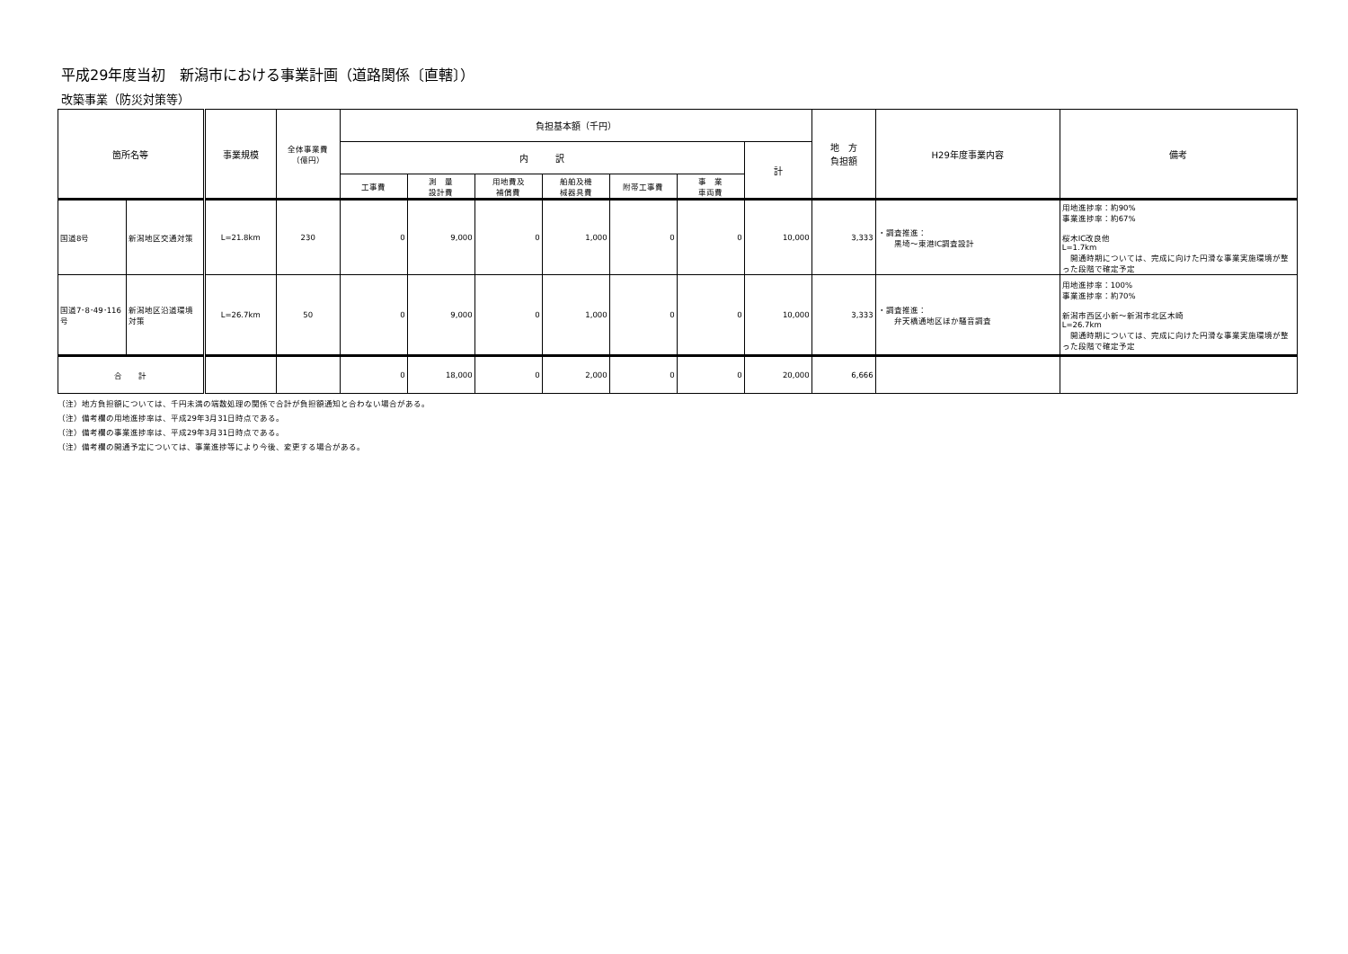平成29年度当初　新潟市における事業計画（道路関係〔直轄〕）
改築事業（防災対策等）
| 箇所名等 | | 事業規模 | 全体事業費 （億円） | 負担基本額（千円） | | | | | | | 地 方 負担額 | H29年度事業内容 | 備考 |
| --- | --- | --- | --- | --- | --- | --- | --- | --- | --- | --- | --- | --- | --- |
| | | | | 内 訳 | | | | | | 計 | | | |
| | | | | 工事費 | 測 量 設計費 | 用地費及 補償費 | 船舶及機 械器具費 | 附帯工事費 | 事 業 車両費 | | | | |
| 国道8号 | 新潟地区交通対策 | L=21.8km | 230 | 0 | 9,000 | 0 | 1,000 | 0 | 0 | 10,000 | 3,333 | ・調査推進： 黒埼～東港IC調査設計 | 用地進捗率：約90% 事業進捗率：約67% 桜木IC改良他 L=1.7km 開通時期については、完成に向けた円滑な事業実施環境が整った段階で確定予定 |
| 国道7･8･49･116号 | 新潟地区沿道環境対策 | L=26.7km | 50 | 0 | 9,000 | 0 | 1,000 | 0 | 0 | 10,000 | 3,333 | ・調査推進： 弁天橋通地区ほか騒音調査 | 用地進捗率：100% 事業進捗率：約70% 新潟市西区小新～新潟市北区木崎 L=26.7km 開通時期については、完成に向けた円滑な事業実施環境が整った段階で確定予定 |
| 合 計 | | | | 0 | 18,000 | 0 | 2,000 | 0 | 0 | 20,000 | 6,666 | | |
（注）地方負担額については、千円未満の端数処理の関係で合計が負担額通知と合わない場合がある。
（注）備考欄の用地進捗率は、平成29年3月31日時点である。
（注）備考欄の事業進捗率は、平成29年3月31日時点である。
（注）備考欄の開通予定については、事業進捗等により今後、変更する場合がある。